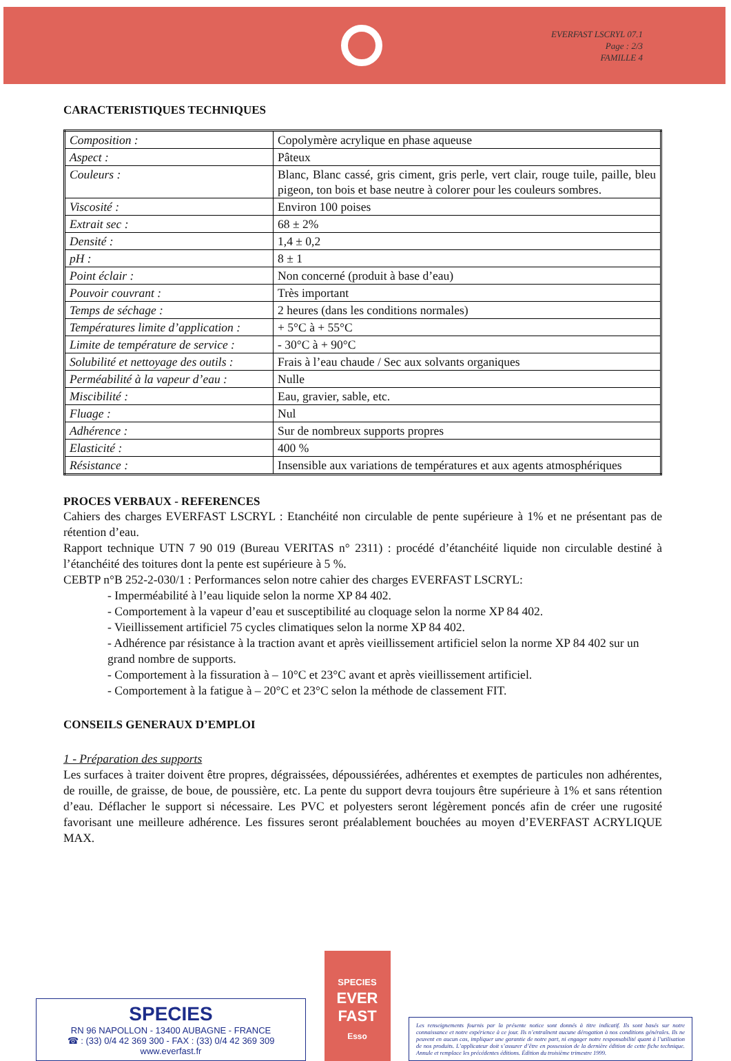EVERFAST LSCRYL 07.1
Page : 2/3
FAMILLE 4
CARACTERISTIQUES TECHNIQUES
| Composition : | Copolymère acrylique en phase aqueuse |
| Aspect : | Pâteux |
| Couleurs : | Blanc, Blanc cassé, gris ciment, gris perle, vert clair, rouge tuile, paille, bleu pigeon, ton bois et base neutre à colorer pour les couleurs sombres. |
| Viscosité : | Environ 100 poises |
| Extrait sec : | 68 ± 2% |
| Densité : | 1,4 ± 0,2 |
| pH : | 8 ± 1 |
| Point éclair : | Non concerné (produit à base d’eau) |
| Pouvoir couvrant : | Très important |
| Temps de séchage : | 2 heures (dans les conditions normales) |
| Températures limite d’application : | + 5°C à + 55°C |
| Limite de température de service : | - 30°C à + 90°C |
| Solubilité et nettoyage des outils : | Frais à l’eau chaude / Sec aux solvants organiques |
| Perméabilité à la vapeur d’eau : | Nulle |
| Miscibilité : | Eau, gravier, sable, etc. |
| Fluage : | Nul |
| Adhérence : | Sur de nombreux supports propres |
| Elasticité : | 400 % |
| Résistance : | Insensible aux variations de températures et aux agents atmosphériques |
PROCES VERBAUX - REFERENCES
Cahiers des charges EVERFAST LSCRYL : Etanchéité non circulable de pente supérieure à 1% et ne présentant pas de rétention d’eau.
Rapport technique UTN 7 90 019 (Bureau VERITAS n° 2311) : procédé d’étanchéité liquide non circulable destiné à l’étanchéité des toitures dont la pente est supérieure à 5 %.
CEBTP n°B 252-2-030/1 : Performances selon notre cahier des charges EVERFAST LSCRYL:
- Imperméabilité à l’eau liquide selon la norme XP 84 402.
- Comportement à la vapeur d’eau et susceptibilité au cloquage selon la norme XP 84 402.
- Vieillissement artificiel 75 cycles climatiques selon la norme XP 84 402.
- Adhérence par résistance à la traction avant et après vieillissement artificiel selon la norme XP 84 402 sur un grand nombre de supports.
- Comportement à la fissuration à – 10°C et 23°C avant et après vieillissement artificiel.
- Comportement à la fatigue à – 20°C et 23°C selon la méthode de classement FIT.
CONSEILS GENERAUX D’EMPLOI
1 - Préparation des supports
Les surfaces à traiter doivent être propres, dégraissées, dépoussiérées, adhérentes et exemptes de particules non adhérentes, de rouille, de graisse, de boue, de poussière, etc. La pente du support devra toujours être supérieure à 1% et sans rétention d’eau. Déflacher le support si nécessaire. Les PVC et polyesters seront légèrement poncés afin de créer une rugosité favorisant une meilleure adhérence. Les fissures seront préalablement bouchées au moyen d’EVERFAST ACRYLIQUE MAX.
SPECIES
RN 96 NAPOLLON - 13400 AUBAGNE - FRANCE
☎ : (33) 0/4 42 369 300 - FAX : (33) 0/4 42 369 309
www.everfast.fr
SPECIES
EVER
FAST
Esso
Les renseignements fournis par la présente notice sont donnés à titre indicatif. Ils sont basés sur notre connaissance et notre expérience à ce jour. Ils n’entraînent aucune dérogation à nos conditions générales. Ils ne peuvent en aucun cas, impliquer une garantie de notre part, ni engager notre responsabilité quant à l’utilisation de nos produits. L’applicateur doit s’assurer d’être en possession de la dernière édition de cette fiche technique. Annule et remplace les précédentes éditions. Édition du troisième trimestre 1999.